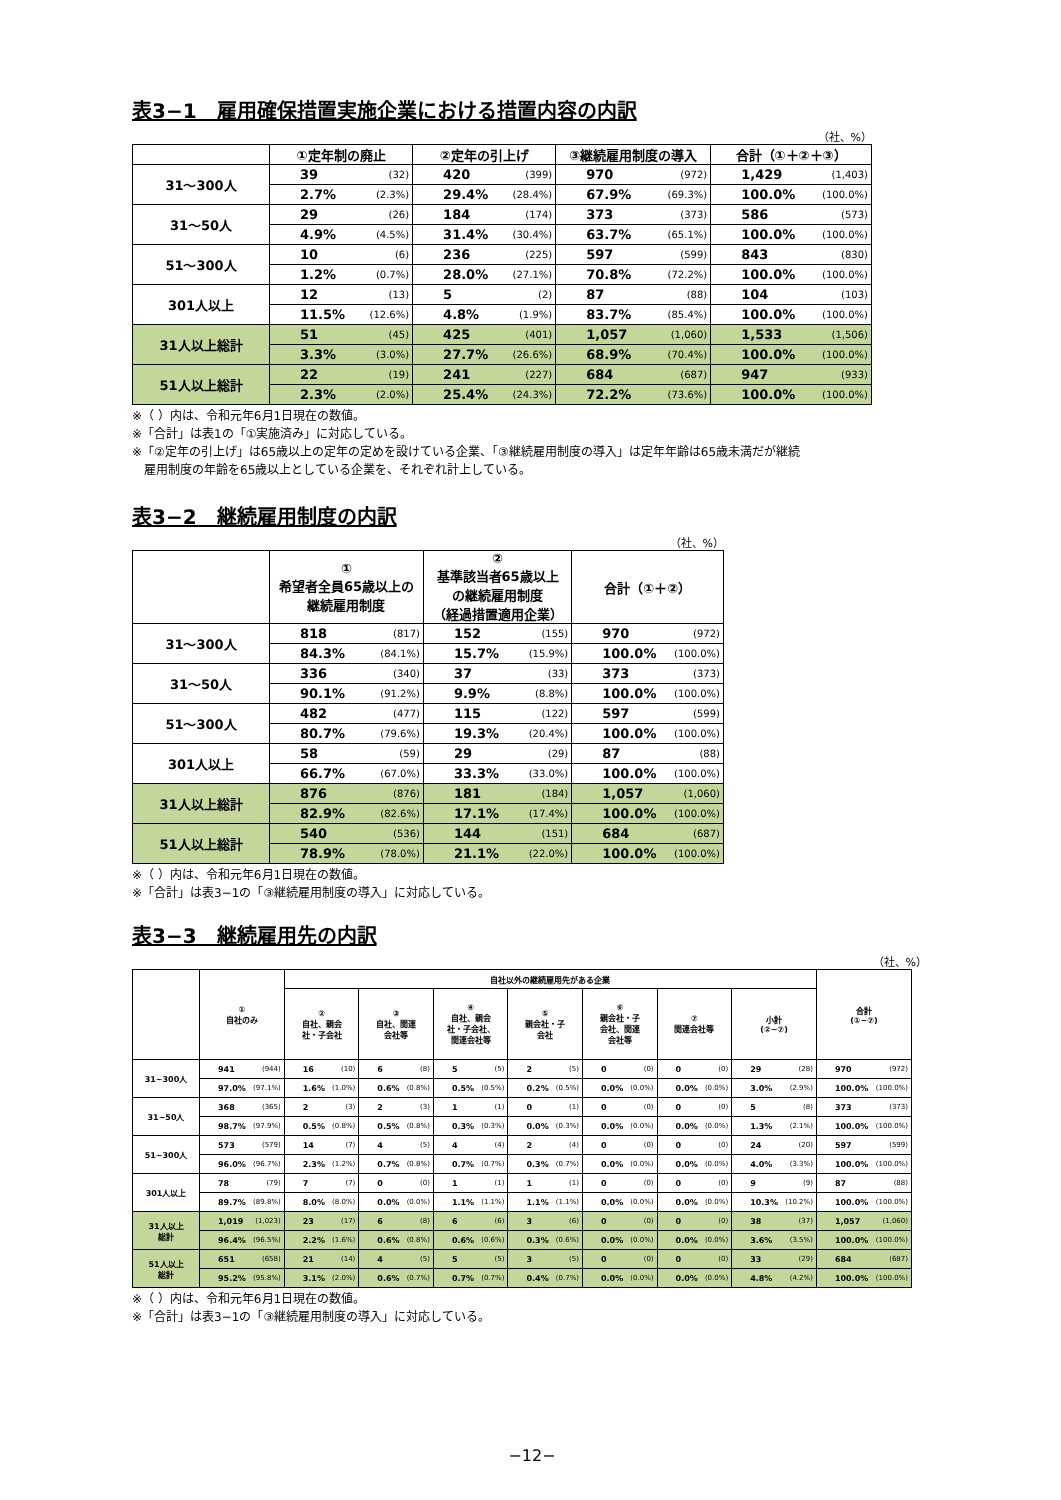表3−1　雇用確保措置実施企業における措置内容の内訳
（社、%）
| | ①定年制の廃止 | | ②定年の引上げ | | ③継続雇用制度の導入 | | 合計（①＋②＋③） | |
| --- | --- | --- | --- | --- | --- | --- | --- | --- |
| 31～300人 | 39 | (32) | 420 | (399) | 970 | (972) | 1,429 | (1,403) |
| | 2.7% | (2.3%) | 29.4% | (28.4%) | 67.9% | (69.3%) | 100.0% | (100.0%) |
| 31～50人 | 29 | (26) | 184 | (174) | 373 | (373) | 586 | (573) |
| | 4.9% | (4.5%) | 31.4% | (30.4%) | 63.7% | (65.1%) | 100.0% | (100.0%) |
| 51～300人 | 10 | (6) | 236 | (225) | 597 | (599) | 843 | (830) |
| | 1.2% | (0.7%) | 28.0% | (27.1%) | 70.8% | (72.2%) | 100.0% | (100.0%) |
| 301人以上 | 12 | (13) | 5 | (2) | 87 | (88) | 104 | (103) |
| | 11.5% | (12.6%) | 4.8% | (1.9%) | 83.7% | (85.4%) | 100.0% | (100.0%) |
| 31人以上総計 | 51 | (45) | 425 | (401) | 1,057 | (1,060) | 1,533 | (1,506) |
| | 3.3% | (3.0%) | 27.7% | (26.6%) | 68.9% | (70.4%) | 100.0% | (100.0%) |
| 51人以上総計 | 22 | (19) | 241 | (227) | 684 | (687) | 947 | (933) |
| | 2.3% | (2.0%) | 25.4% | (24.3%) | 72.2% | (73.6%) | 100.0% | (100.0%) |
※（ ）内は、令和元年6月1日現在の数値。
※「合計」は表1の「①実施済み」に対応している。
※「②定年の引上げ」は65歳以上の定年の定めを設けている企業、「③継続雇用制度の導入」は定年年齢は65歳未満だが継続
　雇用制度の年齢を65歳以上としている企業を、それぞれ計上している。
表3−2　継続雇用制度の内訳
（社、%）
| | ① 希望者全員65歳以上の 継続雇用制度 | | ② 基準該当者65歳以上 の継続雇用制度 （経過措置適用企業） | | 合計（①＋②） | |
| --- | --- | --- | --- | --- | --- | --- |
| 31～300人 | 818 | (817) | 152 | (155) | 970 | (972) |
| | 84.3% | (84.1%) | 15.7% | (15.9%) | 100.0% | (100.0%) |
| 31～50人 | 336 | (340) | 37 | (33) | 373 | (373) |
| | 90.1% | (91.2%) | 9.9% | (8.8%) | 100.0% | (100.0%) |
| 51～300人 | 482 | (477) | 115 | (122) | 597 | (599) |
| | 80.7% | (79.6%) | 19.3% | (20.4%) | 100.0% | (100.0%) |
| 301人以上 | 58 | (59) | 29 | (29) | 87 | (88) |
| | 66.7% | (67.0%) | 33.3% | (33.0%) | 100.0% | (100.0%) |
| 31人以上総計 | 876 | (876) | 181 | (184) | 1,057 | (1,060) |
| | 82.9% | (82.6%) | 17.1% | (17.4%) | 100.0% | (100.0%) |
| 51人以上総計 | 540 | (536) | 144 | (151) | 684 | (687) |
| | 78.9% | (78.0%) | 21.1% | (22.0%) | 100.0% | (100.0%) |
※（ ）内は、令和元年6月1日現在の数値。
※「合計」は表3−1の「③継続雇用制度の導入」に対応している。
表3−3　継続雇用先の内訳
（社、%）
| | ① 自社のみ | | 自社以外の継続雇用先がある企業 | | | | | | | | | | | | | | 合計 (①~⑦) | |
| --- | --- | --- | --- | --- | --- | --- | --- | --- | --- | --- | --- | --- | --- | --- | --- | --- | --- | --- |
| | | | ② 自社、親会 社・子会社 | | ③ 自社、関連 会社等 | | ④ 自社、親会 社・子会社、 関連会社等 | | ⑤ 親会社・子 会社 | | ⑥ 親会社・子 会社、関連 会社等 | | ⑦ 関連会社等 | | 小計 (②~⑦) | | | |
| 31~300人 | 941 | (944) | 16 | (10) | 6 | (8) | 5 | (5) | 2 | (5) | 0 | (0) | 0 | (0) | 29 | (28) | 970 | (972) |
| | 97.0% | (97.1%) | 1.6% | (1.0%) | 0.6% | (0.8%) | 0.5% | (0.5%) | 0.2% | (0.5%) | 0.0% | (0.0%) | 0.0% | (0.0%) | 3.0% | (2.9%) | 100.0% | (100.0%) |
| 31~50人 | 368 | (365) | 2 | (3) | 2 | (3) | 1 | (1) | 0 | (1) | 0 | (0) | 0 | (0) | 5 | (8) | 373 | (373) |
| | 98.7% | (97.9%) | 0.5% | (0.8%) | 0.5% | (0.8%) | 0.3% | (0.3%) | 0.0% | (0.3%) | 0.0% | (0.0%) | 0.0% | (0.0%) | 1.3% | (2.1%) | 100.0% | (100.0%) |
| 51~300人 | 573 | (579) | 14 | (7) | 4 | (5) | 4 | (4) | 2 | (4) | 0 | (0) | 0 | (0) | 24 | (20) | 597 | (599) |
| | 96.0% | (96.7%) | 2.3% | (1.2%) | 0.7% | (0.8%) | 0.7% | (0.7%) | 0.3% | (0.7%) | 0.0% | (0.0%) | 0.0% | (0.0%) | 4.0% | (3.3%) | 100.0% | (100.0%) |
| 301人以上 | 78 | (79) | 7 | (7) | 0 | (0) | 1 | (1) | 1 | (1) | 0 | (0) | 0 | (0) | 9 | (9) | 87 | (88) |
| | 89.7% | (89.8%) | 8.0% | (8.0%) | 0.0% | (0.0%) | 1.1% | (1.1%) | 1.1% | (1.1%) | 0.0% | (0.0%) | 0.0% | (0.0%) | 10.3% | (10.2%) | 100.0% | (100.0%) |
| 31人以上 総計 | 1,019 | (1,023) | 23 | (17) | 6 | (8) | 6 | (6) | 3 | (6) | 0 | (0) | 0 | (0) | 38 | (37) | 1,057 | (1,060) |
| | 96.4% | (96.5%) | 2.2% | (1.6%) | 0.6% | (0.8%) | 0.6% | (0.6%) | 0.3% | (0.6%) | 0.0% | (0.0%) | 0.0% | (0.0%) | 3.6% | (3.5%) | 100.0% | (100.0%) |
| 51人以上 総計 | 651 | (658) | 21 | (14) | 4 | (5) | 5 | (5) | 3 | (5) | 0 | (0) | 0 | (0) | 33 | (29) | 684 | (687) |
| | 95.2% | (95.8%) | 3.1% | (2.0%) | 0.6% | (0.7%) | 0.7% | (0.7%) | 0.4% | (0.7%) | 0.0% | (0.0%) | 0.0% | (0.0%) | 4.8% | (4.2%) | 100.0% | (100.0%) |
※（ ）内は、令和元年6月1日現在の数値。
※「合計」は表3−1の「③継続雇用制度の導入」に対応している。
−12−